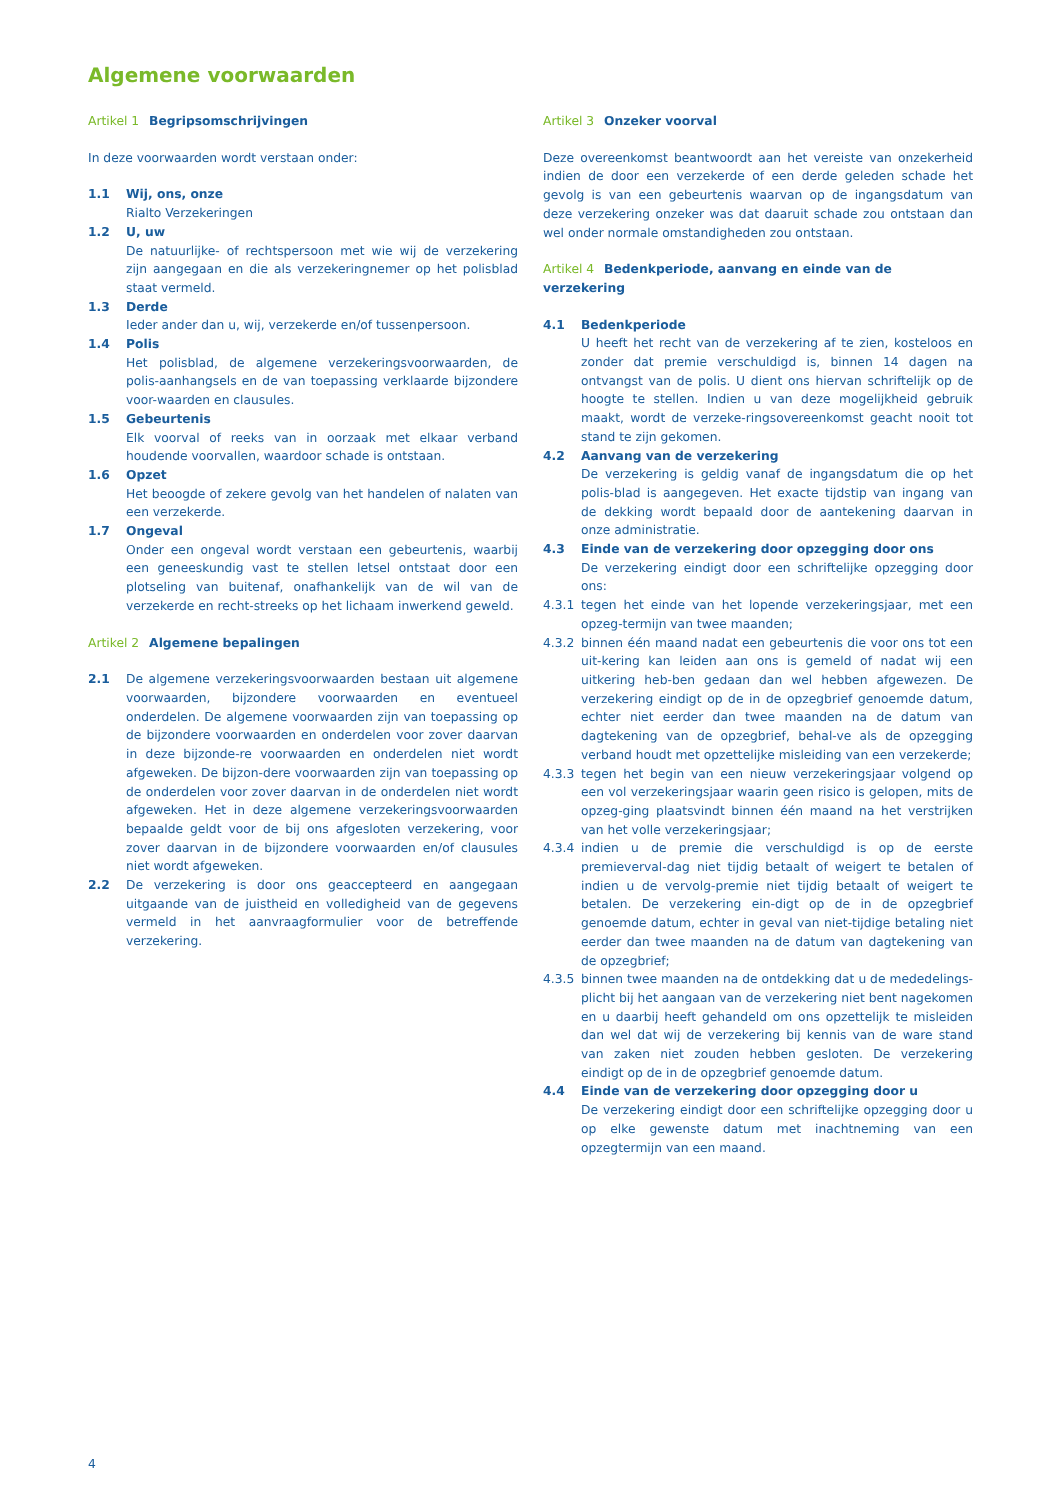Algemene voorwaarden
Artikel 1 Begripsomschrijvingen
In deze voorwaarden wordt verstaan onder:
1.1 Wij, ons, onze
Rialto Verzekeringen
1.2 U, uw
De natuurlijke- of rechtspersoon met wie wij de verzekering zijn aangegaan en die als verzekeringnemer op het polisblad staat vermeld.
1.3 Derde
Ieder ander dan u, wij, verzekerde en/of tussenpersoon.
1.4 Polis
Het polisblad, de algemene verzekeringsvoorwaarden, de polis-aanhangsels en de van toepassing verklaarde bijzondere voor-waarden en clausules.
1.5 Gebeurtenis
Elk voorval of reeks van in oorzaak met elkaar verband houdende voorvallen, waardoor schade is ontstaan.
1.6 Opzet
Het beoogde of zekere gevolg van het handelen of nalaten van een verzekerde.
1.7 Ongeval
Onder een ongeval wordt verstaan een gebeurtenis, waarbij een geneeskundig vast te stellen letsel ontstaat door een plotseling van buitenaf, onafhankelijk van de wil van de verzekerde en recht-streeks op het lichaam inwerkend geweld.
Artikel 2 Algemene bepalingen
2.1 De algemene verzekeringsvoorwaarden bestaan uit algemene voorwaarden, bijzondere voorwaarden en eventueel onderdelen. De algemene voorwaarden zijn van toepassing op de bijzondere voorwaarden en onderdelen voor zover daarvan in deze bijzonde-re voorwaarden en onderdelen niet wordt afgeweken. De bijzon-dere voorwaarden zijn van toepassing op de onderdelen voor zover daarvan in de onderdelen niet wordt afgeweken. Het in deze algemene verzekeringsvoorwaarden bepaalde geldt voor de bij ons afgesloten verzekering, voor zover daarvan in de bijzondere voorwaarden en/of clausules niet wordt afgeweken.
2.2 De verzekering is door ons geaccepteerd en aangegaan uitgaande van de juistheid en volledigheid van de gegevens vermeld in het aanvraagformulier voor de betreffende verzekering.
Artikel 3 Onzeker voorval
Deze overeenkomst beantwoordt aan het vereiste van onzekerheid indien de door een verzekerde of een derde geleden schade het gevolg is van een gebeurtenis waarvan op de ingangsdatum van deze verzekering onzeker was dat daaruit schade zou ontstaan dan wel onder normale omstandigheden zou ontstaan.
Artikel 4 Bedenkperiode, aanvang en einde van de verzekering
4.1 Bedenkperiode
U heeft het recht van de verzekering af te zien, kosteloos en zonder dat premie verschuldigd is, binnen 14 dagen na ontvangst van de polis. U dient ons hiervan schriftelijk op de hoogte te stellen. Indien u van deze mogelijkheid gebruik maakt, wordt de verzeke-ringsovereenkomst geacht nooit tot stand te zijn gekomen.
4.2 Aanvang van de verzekering
De verzekering is geldig vanaf de ingangsdatum die op het polis-blad is aangegeven. Het exacte tijdstip van ingang van de dekking wordt bepaald door de aantekening daarvan in onze administratie.
4.3 Einde van de verzekering door opzegging door ons
De verzekering eindigt door een schriftelijke opzegging door ons:
4.3.1 tegen het einde van het lopende verzekeringsjaar, met een opzeg-termijn van twee maanden;
4.3.2 binnen één maand nadat een gebeurtenis die voor ons tot een uit-kering kan leiden aan ons is gemeld of nadat wij een uitkering heb-ben gedaan dan wel hebben afgewezen. De verzekering eindigt op de in de opzegbrief genoemde datum, echter niet eerder dan twee maanden na de datum van dagtekening van de opzegbrief, behal-ve als de opzegging verband houdt met opzettelijke misleiding van een verzekerde;
4.3.3 tegen het begin van een nieuw verzekeringsjaar volgend op een vol verzekeringsjaar waarin geen risico is gelopen, mits de opzeg-ging plaatsvindt binnen één maand na het verstrijken van het volle verzekeringsjaar;
4.3.4 indien u de premie die verschuldigd is op de eerste premieverval-dag niet tijdig betaalt of weigert te betalen of indien u de vervolg-premie niet tijdig betaalt of weigert te betalen. De verzekering ein-digt op de in de opzegbrief genoemde datum, echter in geval van niet-tijdige betaling niet eerder dan twee maanden na de datum van dagtekening van de opzegbrief;
4.3.5 binnen twee maanden na de ontdekking dat u de mededelings-plicht bij het aangaan van de verzekering niet bent nagekomen en u daarbij heeft gehandeld om ons opzettelijk te misleiden dan wel dat wij de verzekering bij kennis van de ware stand van zaken niet zouden hebben gesloten. De verzekering eindigt op de in de opzegbrief genoemde datum.
4.4 Einde van de verzekering door opzegging door u
De verzekering eindigt door een schriftelijke opzegging door u op elke gewenste datum met inachtneming van een opzegtermijn van een maand.
4